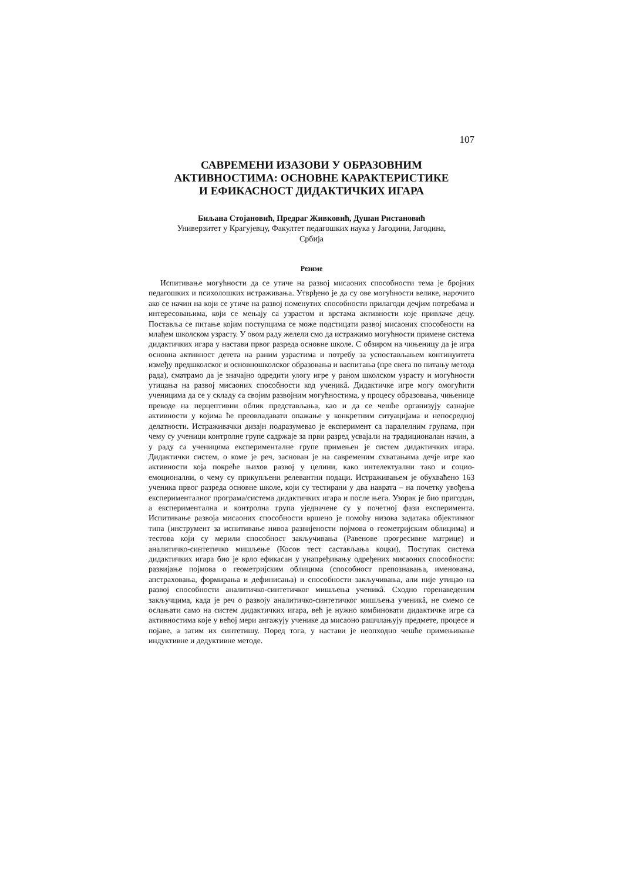107
САВРЕМЕНИ ИЗАЗОВИ У ОБРАЗОВНИМ
АКТИВНОСТИМА: ОСНОВНЕ КАРАКТЕРИСТИКЕ
И ЕФИКАСНОСТ ДИДАКТИЧКИХ ИГАРА
Биљана Стојановић, Предраг Живковић, Душан Ристановић
Универзитет у Крагујевцу, Факултет педагошких наука у Јагодини, Јагодина,
Србија
Резиме
Испитивање могућности да се утиче на развој мисаоних способности тема је бројних педагошких и психолошких истраживања. Утврђено је да су ове могућности велике, нарочито ако се начин на који се утиче на развој поменутих способности прилагоди дечјим потребама и интересовањима, који се мењају са узрастом и врстама активности које привлаче децу. Поставља се питање којим поступцима се може подстицати развој мисаоних способности на млађем школском узрасту. У овом раду желели смо да истражимо могућности примене система дидактичких игара у настави првог разреда основне школе. С обзиром на чињеницу да је игра основна активност детета на раним узрастима и потребу за успостављањем континуитета између предшколског и основношколског образовања и васпитања (пре свега по питању метода рада), сматрамо да је значајно одредити улогу игре у раном школском узрасту и могућности утицања на развој мисаоних способности код ученикâ. Дидактичке игре могу омогућити ученицима да се у складу са својим развојним могућностима, у процесу образовања, чињенице преводе на перцептивни облик представљања, као и да се чешће организују сазнајне активности у којима ће преовладавати опажање у конкретним ситуацијама и непосредној делатности. Истраживачки дизајн подразумевао је експеримент са паралелним групама, при чему су ученици контролне групе садржаје за први разред усвајали на традиционалан начин, а у раду са ученицима експерименталне групе примењен је систем дидактичких игара. Дидактички систем, о коме је реч, заснован је на савременим схватањима дечје игре као активности која покреће њихов развој у целини, како интелектуални тако и социо-емоционални, о чему су прикупљени релевантни подаци. Истраживањем је обухваћено 163 ученика првог разреда основне школе, који су тестирани у два наврата – на почетку увођења експерименталног програма/система дидактичких игара и после њега. Узорак је био пригодан, а експериментална и контролна група уједначене су у почетној фази експеримента. Испитивање развоја мисаоних способности вршено је помоћу низова задатака објективног типа (инструмент за испитивање нивоа развијености појмова о геометријским облицима) и тестова који су мерили способност закључивања (Равенове прогресивне матрице) и аналитичко-синтетичко мишљење (Косов тест састављања коцки). Поступак система дидактичких игара био је врло ефикасан у унапређивању одређених мисаоних способности: развијање појмова о геометријским облицима (способност препознавања, именовања, апстраховања, формирања и дефинисања) и способности закључивања, али није утицао на развој способности аналитичко-синтетичког мишљења ученикâ. Сходно горенаведеним закључцима, када је реч о развоју аналитичко-синтетичког мишљења ученикâ, не смемо се ослањати само на систем дидактичких игара, већ је нужно комбиновати дидактичке игре са активностима које у већој мери ангажују ученике да мисаоно рашчлањују предмете, процесе и појаве, а затим их синтетишу. Поред тога, у настави је неопходно чешће примењивање индуктивне и дедуктивне методе.